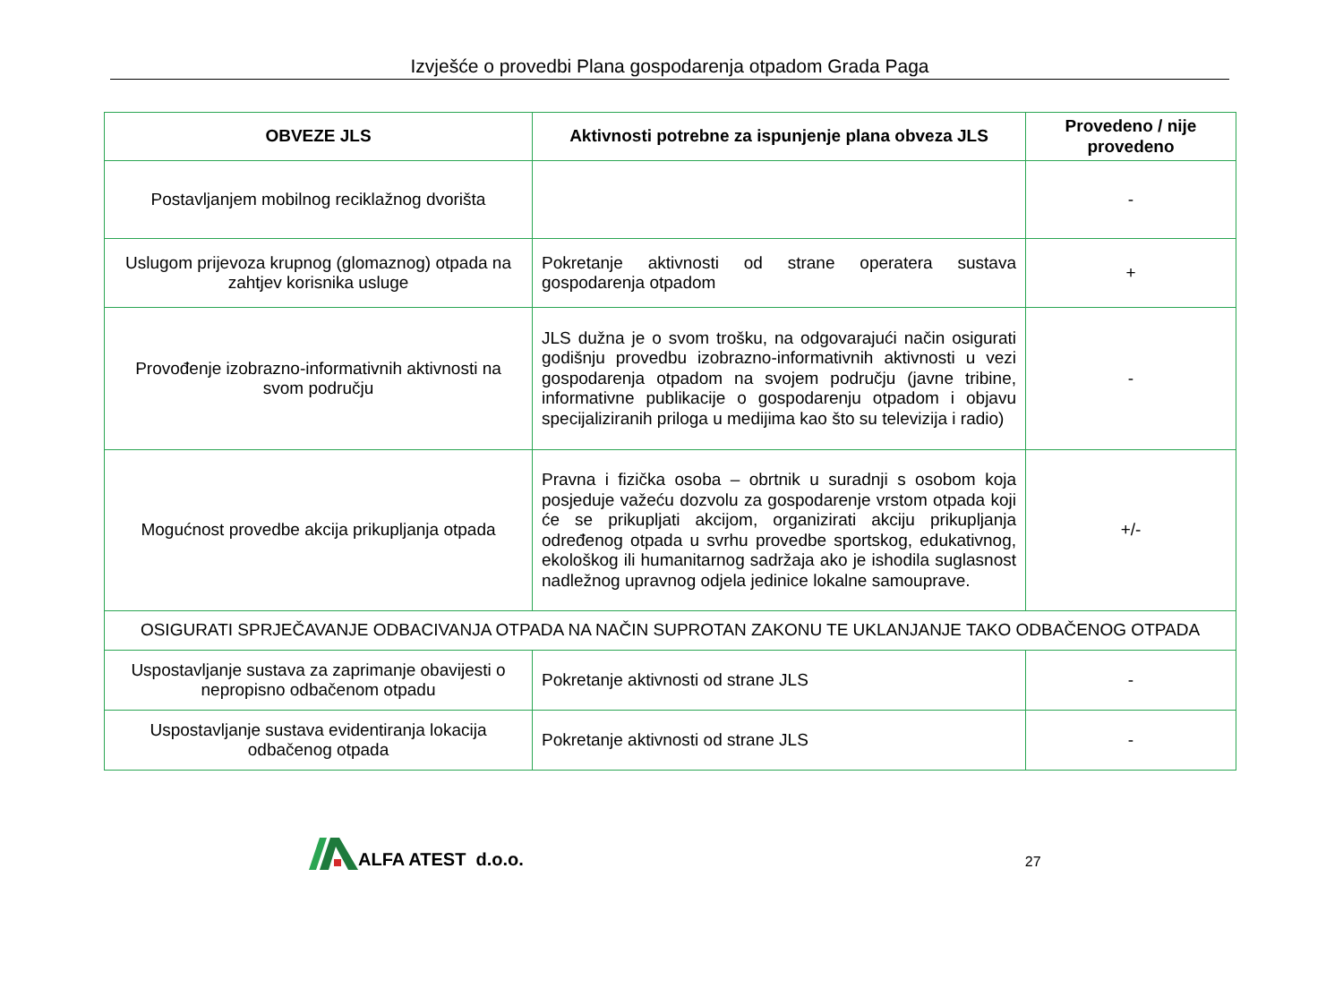Izvješće o provedbi Plana gospodarenja otpadom Grada Paga
| OBVEZE JLS | Aktivnosti potrebne za ispunjenje plana obveza JLS | Provedeno / nije provedeno |
| --- | --- | --- |
| Postavljanjem mobilnog reciklažnog dvorišta | | - |
| Uslugom prijevoza krupnog (glomaznog) otpada na zahtjev korisnika usluge | Pokretanje aktivnosti od strane operatera sustava gospodarenja otpadom | + |
| Provođenje izobrazno-informativnih aktivnosti na svom području | JLS dužna je o svom trošku, na odgovarajući način osigurati godišnju provedbu izobrazno-informativnih aktivnosti u vezi gospodarenja otpadom na svojem području (javne tribine, informativne publikacije o gospodarenju otpadom i objavu specijaliziranih priloga u medijima kao što su televizija i radio) | - |
| Mogućnost provedbe akcija prikupljanja otpada | Pravna i fizička osoba – obrtnik u suradnji s osobom koja posjeduje važeću dozvolu za gospodarenje vrstom otpada koji će se prikupljati akcijom, organizirati akciju prikupljanja određenog otpada u svrhu provedbe sportskog, edukativnog, ekološkog ili humanitarnog sadržaja ako je ishodila suglasnost nadležnog upravnog odjela jedinice lokalne samouprave. | +/- |
| OSIGURATI SPRJEČAVANJE ODBACIVANJA OTPADA NA NAČIN SUPROTAN ZAKONU TE UKLANJANJE TAKO ODBAČENOG OTPADA | | |
| Uspostavljanje sustava za zaprimanje obavijesti o nepropisno odbačenom otpadu | Pokretanje aktivnosti od strane JLS | - |
| Uspostavljanje sustava evidentiranja lokacija odbačenog otpada | Pokretanje aktivnosti od strane JLS | - |
ALFA ATEST d.o.o.
27